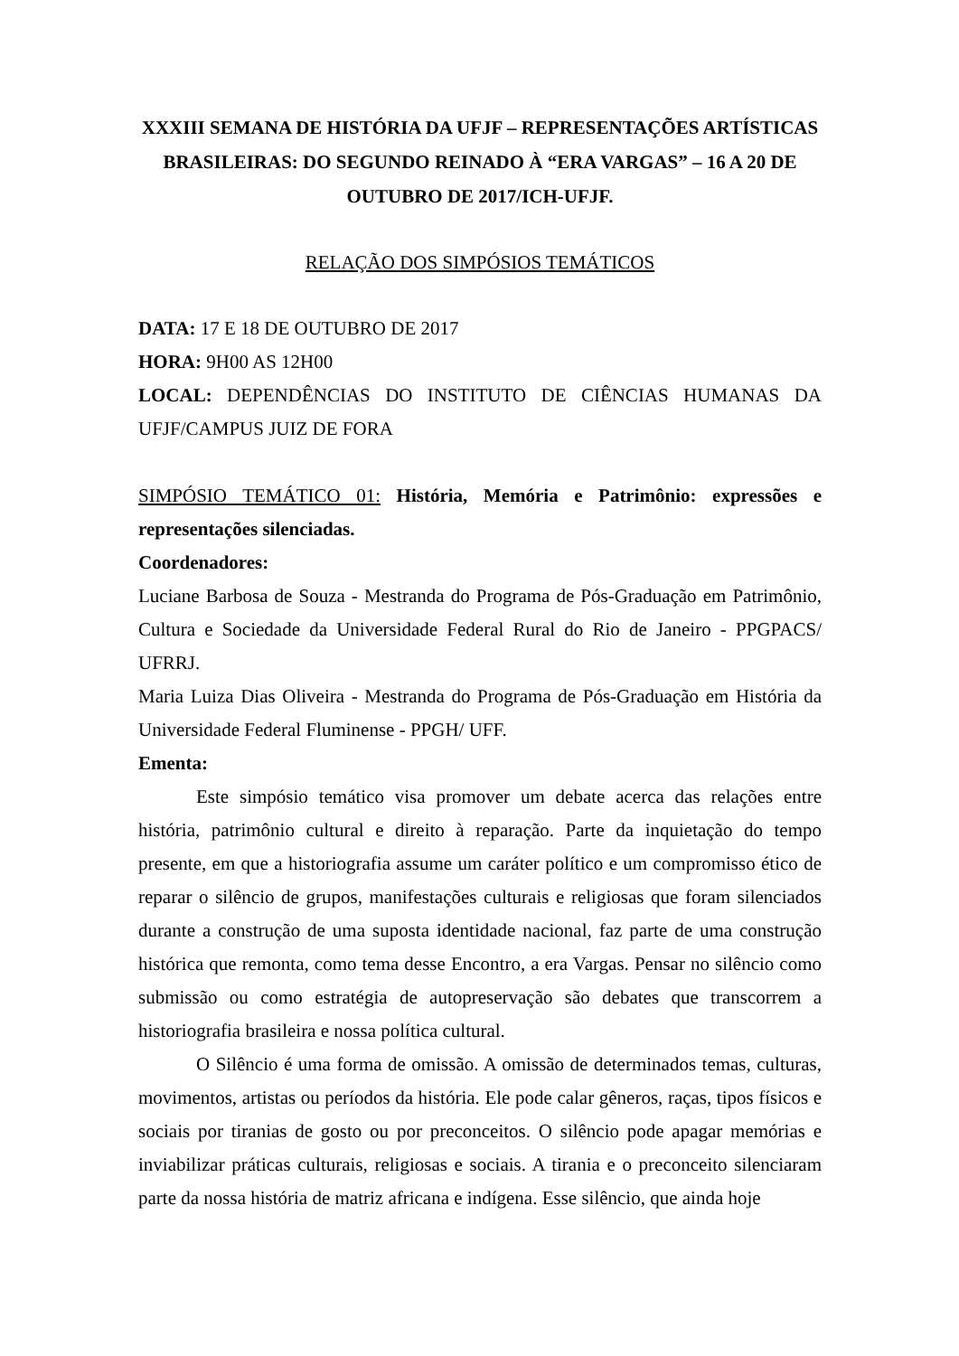XXXIII SEMANA DE HISTÓRIA DA UFJF – REPRESENTAÇÕES ARTÍSTICAS BRASILEIRAS: DO SEGUNDO REINADO À “ERA VARGAS” – 16 A 20 DE OUTUBRO DE 2017/ICH-UFJF.
RELAÇÃO DOS SIMPÓSIOS TEMÁTICOS
DATA: 17 E 18 DE OUTUBRO DE 2017
HORA: 9H00 AS 12H00
LOCAL: DEPENDÊNCIAS DO INSTITUTO DE CIÊNCIAS HUMANAS DA UFJF/CAMPUS JUIZ DE FORA
SIMPÓSIO TEMÁTICO 01: História, Memória e Patrimônio: expressões e representações silenciadas.
Coordenadores:
Luciane Barbosa de Souza - Mestranda do Programa de Pós-Graduação em Patrimônio, Cultura e Sociedade da Universidade Federal Rural do Rio de Janeiro - PPGPACS/ UFRRJ.
Maria Luiza Dias Oliveira - Mestranda do Programa de Pós-Graduação em História da Universidade Federal Fluminense - PPGH/ UFF.
Ementa:
Este simpósio temático visa promover um debate acerca das relações entre história, patrimônio cultural e direito à reparação. Parte da inquietação do tempo presente, em que a historiografia assume um caráter político e um compromisso ético de reparar o silêncio de grupos, manifestações culturais e religiosas que foram silenciados durante a construção de uma suposta identidade nacional, faz parte de uma construção histórica que remonta, como tema desse Encontro, a era Vargas. Pensar no silêncio como submissão ou como estratégia de autopreservação são debates que transcorrem a historiografia brasileira e nossa política cultural.
O Silêncio é uma forma de omissão. A omissão de determinados temas, culturas, movimentos, artistas ou períodos da história. Ele pode calar gêneros, raças, tipos físicos e sociais por tiranias de gosto ou por preconceitos. O silêncio pode apagar memórias e inviabilizar práticas culturais, religiosas e sociais. A tirania e o preconceito silenciaram parte da nossa história de matriz africana e indígena. Esse silêncio, que ainda hoje